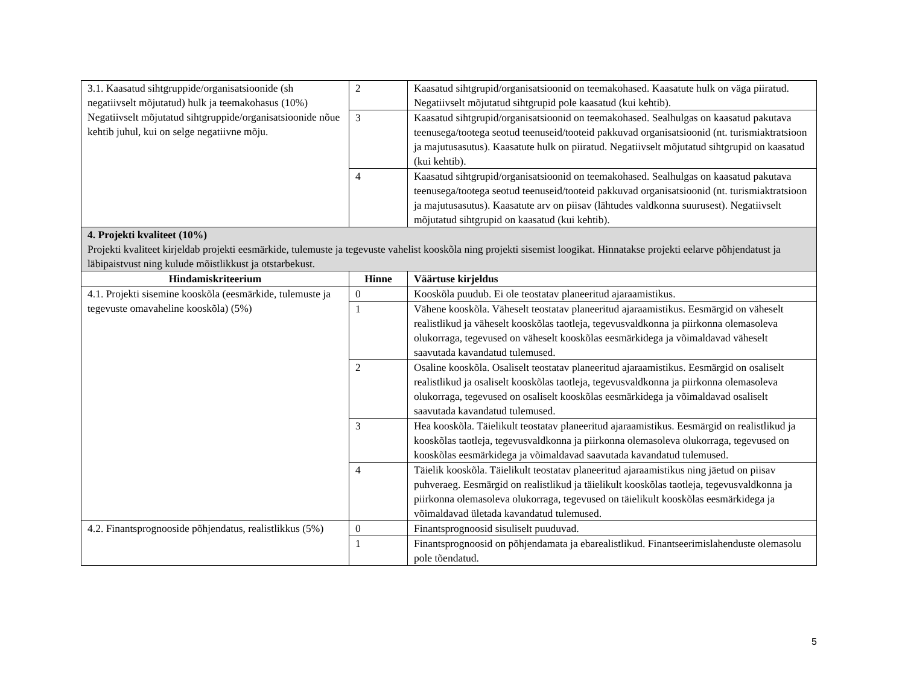| 3.1. Kaasatud sihtgruppide/organisatsioonide (sh negatiivselt mõjutatud) hulk ja teemakohasus (10%) Negatiivselt mõjutatud sihtgruppide/organisatsioonide nõue kehtib juhul, kui on selge negatiivne mõju. | 2 | Kaasatud sihtgrupid/organisatsioonid on teemakohased. Kaasatute hulk on väga piiratud. Negatiivselt mõjutatud sihtgrupid pole kaasatud (kui kehtib). |
| | 3 | Kaasatud sihtgrupid/organisatsioonid on teemakohased. Sealhulgas on kaasatud pakutava teenusega/tootega seotud teenuseid/tooteid pakkuvad organisatsioonid (nt. turismiaktratsioon ja majutusasutus). Kaasatute hulk on piiratud. Negatiivselt mõjutatud sihtgrupid on kaasatud (kui kehtib). |
| | 4 | Kaasatud sihtgrupid/organisatsioonid on teemakohased. Sealhulgas on kaasatud pakutava teenusega/tootega seotud teenuseid/tooteid pakkuvad organisatsioonid (nt. turismiaktratsioon ja majutusasutus). Kaasatute arv on piisav (lähtudes valdkonna suurusest). Negatiivselt mõjutatud sihtgrupid on kaasatud (kui kehtib). |
| 4. Projekti kvaliteet (10%) Projekti kvaliteet kirjeldab projekti eesmärkide, tulemuste ja tegevuste vahelist kooskõla ning projekti sisemist loogikat. Hinnatakse projekti eelarve põhjendatust ja läbipaistvust ning kulude mõistlikkust ja otstarbekust. | | |
| Hindamiskriteerium | Hinne | Väärtuse kirjeldus |
| 4.1. Projekti sisemine kooskõla (eesmärkide, tulemuste ja tegevuste omavaheline kooskõla) (5%) | 0 | Kooskõla puudub. Ei ole teostatav planeeritud ajaraamistikus. |
| | 1 | Vähene kooskõla. Väheselt teostatav planeeritud ajaraamistikus. Eesmärgid on väheselt realistlikud ja väheselt kooskõlas taotleja, tegevusvaldkonna ja piirkonna olemasoleva olukorraga, tegevused on väheselt kooskõlas eesmärkidega ja võimaldavad väheselt saavutada kavandatud tulemused. |
| | 2 | Osaline kooskõla. Osaliselt teostatav planeeritud ajaraamistikus. Eesmärgid on osaliselt realistlikud ja osaliselt kooskõlas taotleja, tegevusvaldkonna ja piirkonna olemasoleva olukorraga, tegevused on osaliselt kooskõlas eesmärkidega ja võimaldavad osaliselt saavutada kavandatud tulemused. |
| | 3 | Hea kooskõla. Täielikult teostatav planeeritud ajaraamistikus. Eesmärgid on realistlikud ja kooskõlas taotleja, tegevusvaldkonna ja piirkonna olemasoleva olukorraga, tegevused on kooskõlas eesmärkidega ja võimaldavad saavutada kavandatud tulemused. |
| | 4 | Täielik kooskõla. Täielikult teostatav planeeritud ajaraamistikus ning jäetud on piisav puhveraeg. Eesmärgid on realistlikud ja täielikult kooskõlas taotleja, tegevusvaldkonna ja piirkonna olemasoleva olukorraga, tegevused on täielikult kooskõlas eesmärkidega ja võimaldavad ületada kavandatud tulemused. |
| 4.2. Finantsprognooside põhjendatus, realistlikkus (5%) | 0 | Finantsprognoosid sisuliselt puuduvad. |
| | 1 | Finantsprognoosid on põhjendamata ja ebarealistlikud. Finantseerimislahenduste olemasolu pole tõendatud. |
5